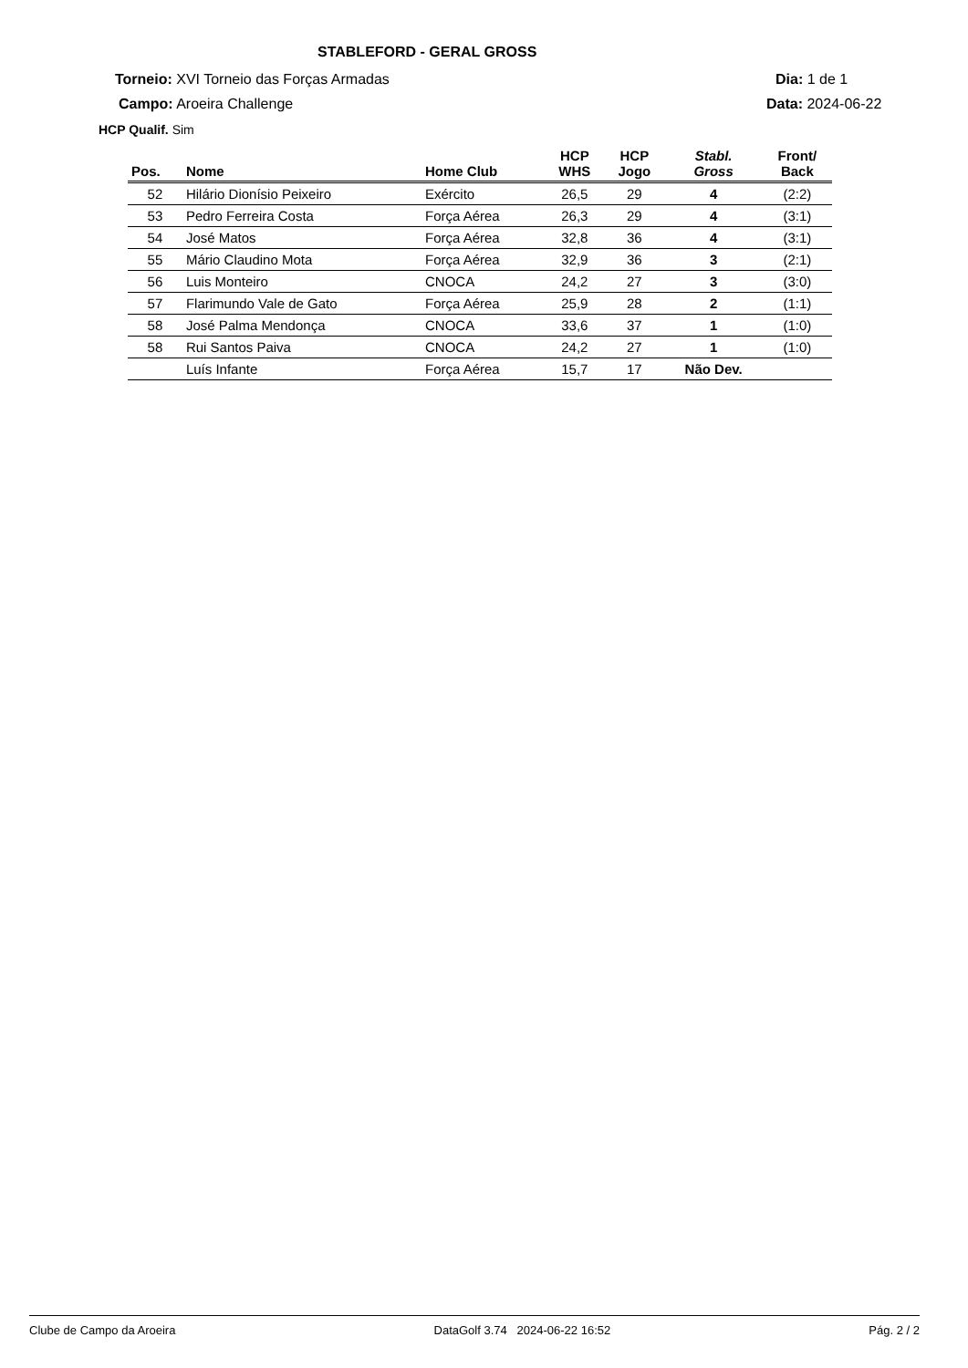STABLEFORD - GERAL GROSS
Torneio: XVI Torneio das Forças Armadas
Dia: 1 de 1
Campo: Aroeira Challenge Data: 2024-06-22
HCP Qualif. Sim
| Pos. | Nome | Home Club | HCP WHS | HCP Jogo | Stabl. Gross | Front/ Back |
| --- | --- | --- | --- | --- | --- | --- |
| 52 | Hilário Dionísio Peixeiro | Exército | 26,5 | 29 | 4 | (2:2) |
| 53 | Pedro Ferreira Costa | Força Aérea | 26,3 | 29 | 4 | (3:1) |
| 54 | José Matos | Força Aérea | 32,8 | 36 | 4 | (3:1) |
| 55 | Mário Claudino Mota | Força Aérea | 32,9 | 36 | 3 | (2:1) |
| 56 | Luis Monteiro | CNOCA | 24,2 | 27 | 3 | (3:0) |
| 57 | Flarimundo Vale de Gato | Força Aérea | 25,9 | 28 | 2 | (1:1) |
| 58 | José Palma Mendonça | CNOCA | 33,6 | 37 | 1 | (1:0) |
| 58 | Rui Santos Paiva | CNOCA | 24,2 | 27 | 1 | (1:0) |
| | Luís Infante | Força Aérea | 15,7 | 17 | Não Dev. | |
Clube de Campo da Aroeira DataGolf 3.74 2024-06-22 16:52 Pág. 2 / 2